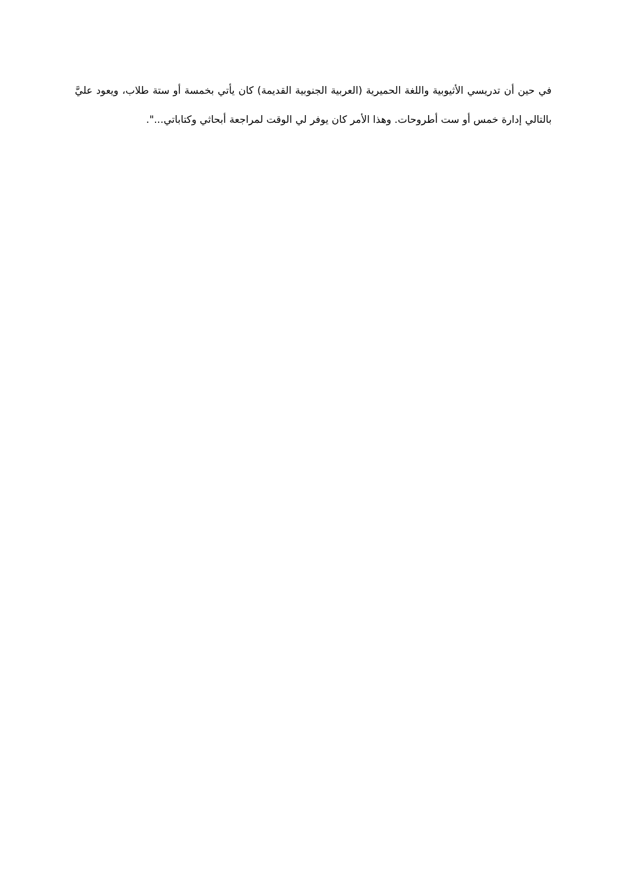في حين أن تدريسي الأثيوبية واللغة الحميرية (العربية الجنوبية القديمة) كان يأتي بخمسة أو ستة طلاب، ويعود عليَّ بالتالي إدارة خمس أو ست أطروحات. وهذا الأمر كان يوفر لي الوقت لمراجعة أبحاثي وكتاباتي...".